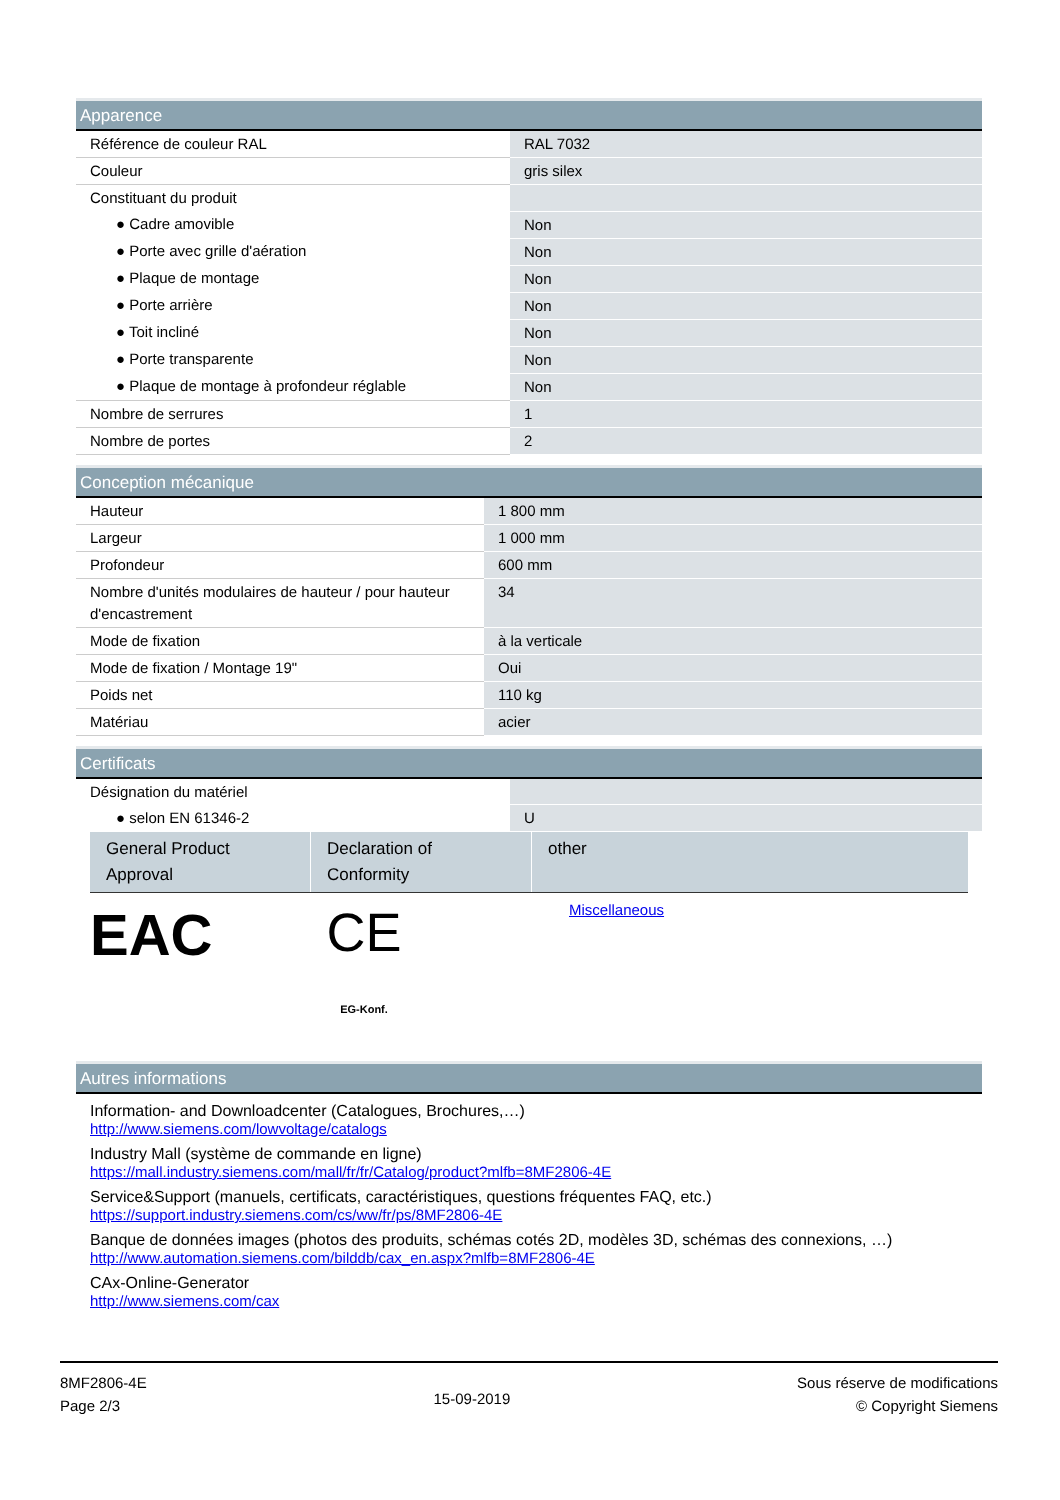Apparence
| Référence de couleur RAL | RAL 7032 |
| Couleur | gris silex |
| Constituant du produit | |
| ● Cadre amovible | Non |
| ● Porte avec grille d'aération | Non |
| ● Plaque de montage | Non |
| ● Porte arrière | Non |
| ● Toit incliné | Non |
| ● Porte transparente | Non |
| ● Plaque de montage à profondeur réglable | Non |
| Nombre de serrures | 1 |
| Nombre de portes | 2 |
Conception mécanique
| Hauteur | 1 800 mm |
| Largeur | 1 000 mm |
| Profondeur | 600 mm |
| Nombre d'unités modulaires de hauteur / pour hauteur d'encastrement | 34 |
| Mode de fixation | à la verticale |
| Mode de fixation / Montage 19" | Oui |
| Poids net | 110 kg |
| Matériau | acier |
Certificats
| Désignation du matériel | |
| ● selon EN 61346-2 | U |
General Product Approval
Declaration of Conformity
other
EAC CE
EG-Konf.
Miscellaneous
Autres informations
Information- and Downloadcenter (Catalogues, Brochures,…)
http://www.siemens.com/lowvoltage/catalogs
Industry Mall (système de commande en ligne)
https://mall.industry.siemens.com/mall/fr/fr/Catalog/product?mlfb=8MF2806-4E
Service&Support (manuels, certificats, caractéristiques, questions fréquentes FAQ, etc.)
https://support.industry.siemens.com/cs/ww/fr/ps/8MF2806-4E
Banque de données images (photos des produits, schémas cotés 2D, modèles 3D, schémas des connexions, …)
http://www.automation.siemens.com/bilddb/cax_en.aspx?mlfb=8MF2806-4E
CAx-Online-Generator
http://www.siemens.com/cax
8MF2806-4E
Page 2/3
15-09-2019
Sous réserve de modifications
© Copyright Siemens